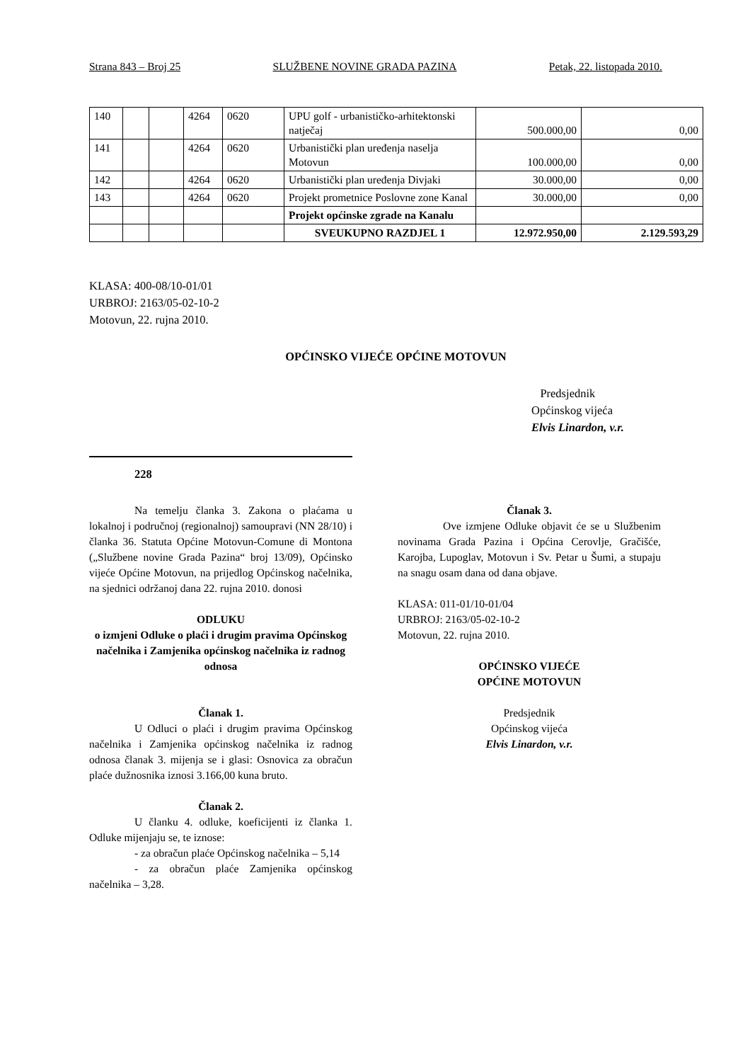Strana 843 – Broj 25 SLUŽBENE NOVINE GRADA PAZINA Petak, 22. listopada 2010.
| 140 | | | 4264 | 0620 | UPU golf - urbanističko-arhitektonski natječaj | 500.000,00 | 0,00 |
| 141 | | | 4264 | 0620 | Urbanistički plan uređenja naselja Motovun | 100.000,00 | 0,00 |
| 142 | | | 4264 | 0620 | Urbanistički plan uređenja Divjaki | 30.000,00 | 0,00 |
| 143 | | | 4264 | 0620 | Projekt prometnice Poslovne zone Kanal | 30.000,00 | 0,00 |
| | | | | | Projekt općinske zgrade na Kanalu | | |
| | | | | | SVEUKUPNO RAZDJEL 1 | 12.972.950,00 | 2.129.593,29 |
KLASA: 400-08/10-01/01
URBROJ: 2163/05-02-10-2
Motovun, 22. rujna 2010.
OPĆINSKO VIJEĆE OPĆINE MOTOVUN
Predsjednik
Općinskog vijeća
Elvis Linardon, v.r.
228
Na temelju članka 3. Zakona o plaćama u lokalnoj i područnoj (regionalnoj) samoupravi (NN 28/10) i članka 36. Statuta Općine Motovun-Comune di Montona („Službene novine Grada Pazina“ broj 13/09), Općinsko vijeće Općine Motovun, na prijedlog Općinskog načelnika, na sjednici održanoj dana 22. rujna 2010. donosi
ODLUKU
o izmjeni Odluke o plaći i drugim pravima Općinskog načelnika i Zamjenika općinskog načelnika iz radnog odnosa
Članak 1.
U Odluci o plaći i drugim pravima Općinskog načelnika i Zamjenika općinskog načelnika iz radnog odnosa članak 3. mijenja se i glasi: Osnovica za obračun plaće dužnosnika iznosi 3.166,00 kuna bruto.
Članak 2.
U članku 4. odluke, koeficijenti iz članka 1. Odluke mijenjaju se, te iznose:
- za obračun plaće Općinskog načelnika – 5,14
- za obračun plaće Zamjenika općinskog načelnika – 3,28.
Članak 3.
Ove izmjene Odluke objavit će se u Službenim novinama Grada Pazina i Općina Cerovlje, Gračišće, Karojba, Lupoglav, Motovun i Sv. Petar u Šumi, a stupaju na snagu osam dana od dana objave.
KLASA: 011-01/10-01/04
URBROJ: 2163/05-02-10-2
Motovun, 22. rujna 2010.
OPĆINSKO VIJEĆE
OPĆINE MOTOVUN
Predsjednik
Općinskog vijeća
Elvis Linardon, v.r.